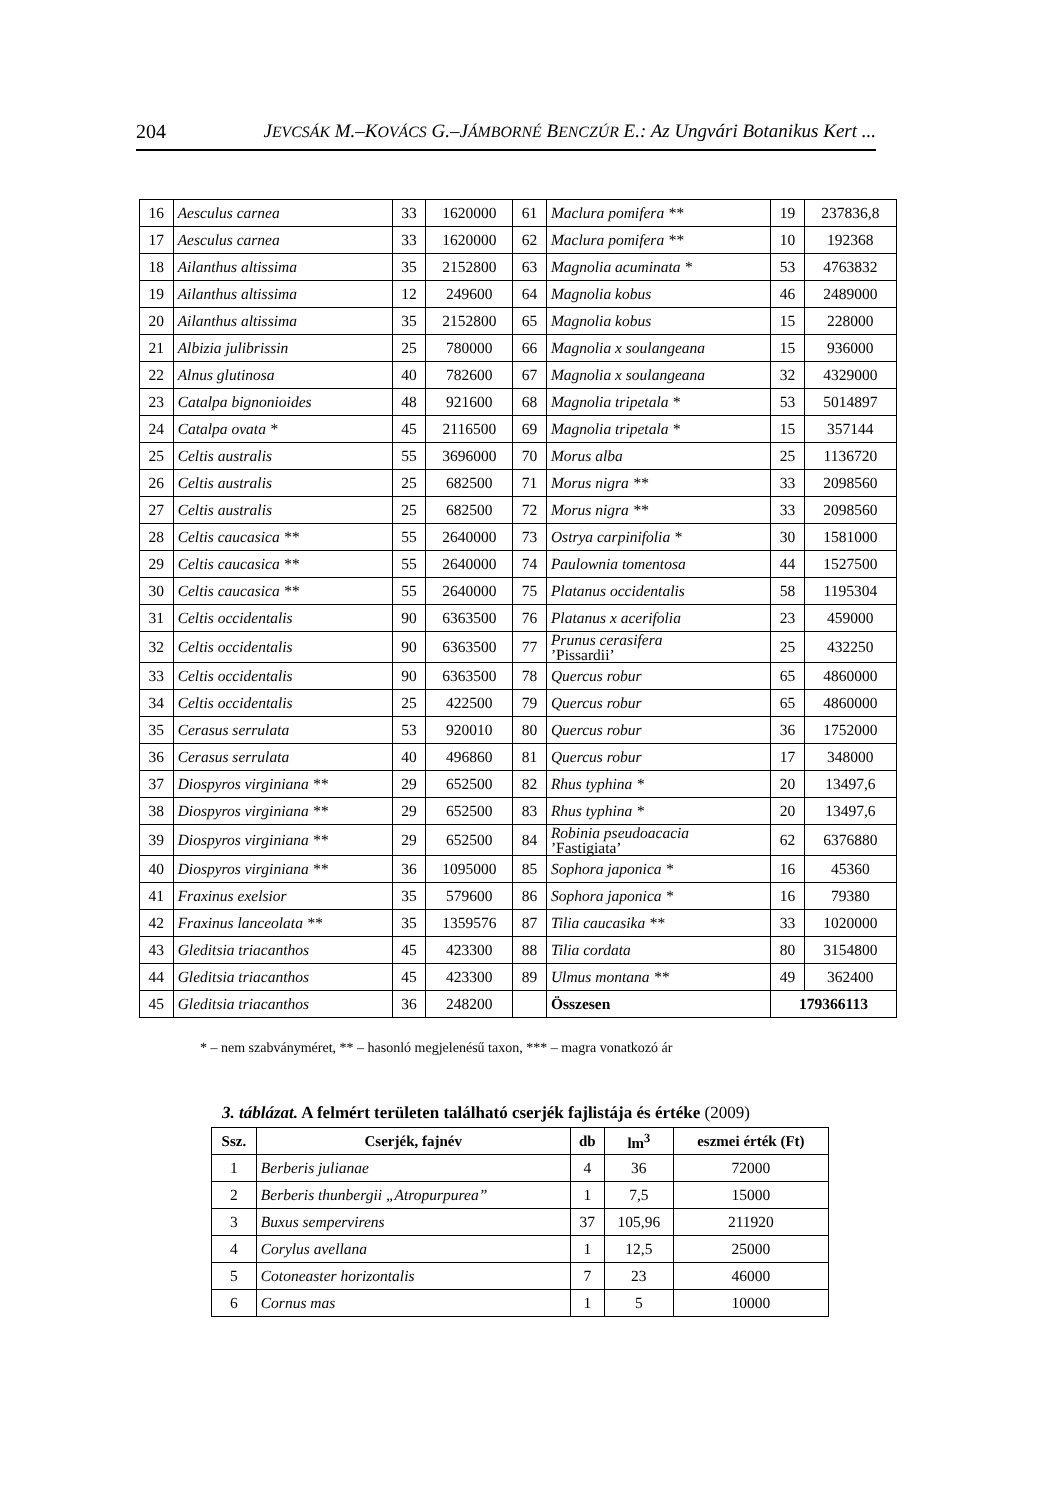204 JEVCSÁK M.–KOVÁCS G.–JÁMBORNÉ BENCZÚR E.: Az Ungvári Botanikus Kert ...
| 16 | Aesculus carnea | 33 | 1620000 | 61 | Maclura pomifera ** | 19 | 237836,8 |
| 17 | Aesculus carnea | 33 | 1620000 | 62 | Maclura pomifera ** | 10 | 192368 |
| 18 | Ailanthus altissima | 35 | 2152800 | 63 | Magnolia acuminata * | 53 | 4763832 |
| 19 | Ailanthus altissima | 12 | 249600 | 64 | Magnolia kobus | 46 | 2489000 |
| 20 | Ailanthus altissima | 35 | 2152800 | 65 | Magnolia kobus | 15 | 228000 |
| 21 | Albizia julibrissin | 25 | 780000 | 66 | Magnolia x soulangeana | 15 | 936000 |
| 22 | Alnus glutinosa | 40 | 782600 | 67 | Magnolia x soulangeana | 32 | 4329000 |
| 23 | Catalpa bignonioides | 48 | 921600 | 68 | Magnolia tripetala * | 53 | 5014897 |
| 24 | Catalpa ovata * | 45 | 2116500 | 69 | Magnolia tripetala * | 15 | 357144 |
| 25 | Celtis australis | 55 | 3696000 | 70 | Morus alba | 25 | 1136720 |
| 26 | Celtis australis | 25 | 682500 | 71 | Morus nigra ** | 33 | 2098560 |
| 27 | Celtis australis | 25 | 682500 | 72 | Morus nigra ** | 33 | 2098560 |
| 28 | Celtis caucasica ** | 55 | 2640000 | 73 | Ostrya carpinifolia * | 30 | 1581000 |
| 29 | Celtis caucasica ** | 55 | 2640000 | 74 | Paulownia tomentosa | 44 | 1527500 |
| 30 | Celtis caucasica ** | 55 | 2640000 | 75 | Platanus occidentalis | 58 | 1195304 |
| 31 | Celtis occidentalis | 90 | 6363500 | 76 | Platanus x acerifolia | 23 | 459000 |
| 32 | Celtis occidentalis | 90 | 6363500 | 77 | Prunus cerasifera ’Pissardii’ | 25 | 432250 |
| 33 | Celtis occidentalis | 90 | 6363500 | 78 | Quercus robur | 65 | 4860000 |
| 34 | Celtis occidentalis | 25 | 422500 | 79 | Quercus robur | 65 | 4860000 |
| 35 | Cerasus serrulata | 53 | 920010 | 80 | Quercus robur | 36 | 1752000 |
| 36 | Cerasus serrulata | 40 | 496860 | 81 | Quercus robur | 17 | 348000 |
| 37 | Diospyros virginiana ** | 29 | 652500 | 82 | Rhus typhina * | 20 | 13497,6 |
| 38 | Diospyros virginiana ** | 29 | 652500 | 83 | Rhus typhina * | 20 | 13497,6 |
| 39 | Diospyros virginiana ** | 29 | 652500 | 84 | Robinia pseudoacacia ’Fastigiata’ | 62 | 6376880 |
| 40 | Diospyros virginiana ** | 36 | 1095000 | 85 | Sophora japonica * | 16 | 45360 |
| 41 | Fraxinus exelsior | 35 | 579600 | 86 | Sophora japonica * | 16 | 79380 |
| 42 | Fraxinus lanceolata ** | 35 | 1359576 | 87 | Tilia caucasika ** | 33 | 1020000 |
| 43 | Gleditsia triacanthos | 45 | 423300 | 88 | Tilia cordata | 80 | 3154800 |
| 44 | Gleditsia triacanthos | 45 | 423300 | 89 | Ulmus montana ** | 49 | 362400 |
| 45 | Gleditsia triacanthos | 36 | 248200 | | Összesen | 179366113 | |
* – nem szabványméret, ** – hasonló megjelenésű taxon, *** – magra vonatkozó ár
3. táblázat. A felmért területen található cserjék fajlistája és értéke (2009)
| Ssz. | Cserjék, fajnév | db | lm<sup>3</sup> | eszmei érték (Ft) |
| --- | --- | --- | --- | --- |
| 1 | Berberis julianae | 4 | 36 | 72000 |
| 2 | Berberis thunbergii „Atropurpurea” | 1 | 7,5 | 15000 |
| 3 | Buxus sempervirens | 37 | 105,96 | 211920 |
| 4 | Corylus avellana | 1 | 12,5 | 25000 |
| 5 | Cotoneaster horizontalis | 7 | 23 | 46000 |
| 6 | Cornus mas | 1 | 5 | 10000 |